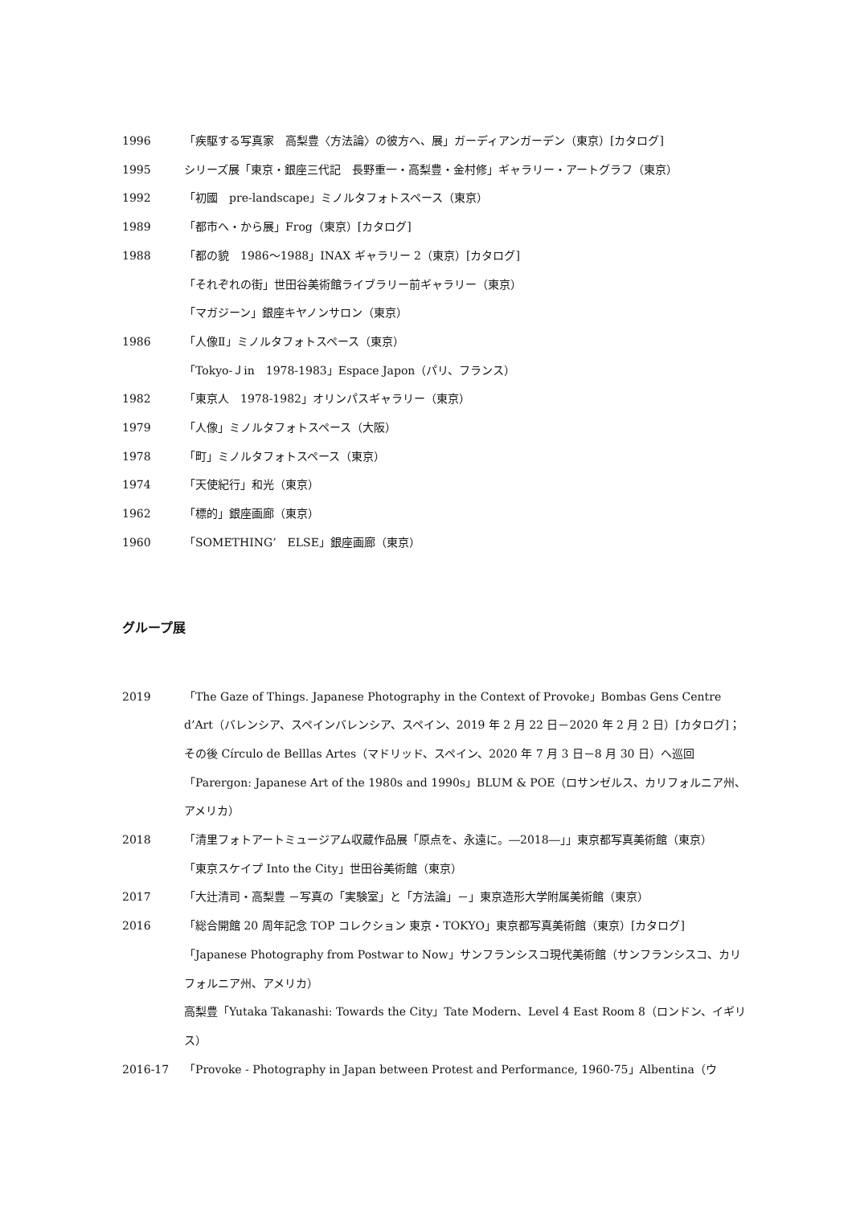1996 「疾駆する写真家　高梨豊〈方法論〉の彼方へ、展」ガーディアンガーデン（東京）[カタログ]
1995 シリーズ展「東京・銀座三代記　長野重一・高梨豊・金村修」ギャラリー・アートグラフ（東京）
1992 「初國　pre-landscape」ミノルタフォトスペース（東京）
1989 「都市へ・から展」Frog（東京）[カタログ]
1988 「都の貌　1986～1988」INAX ギャラリー 2（東京）[カタログ]
「それぞれの街」世田谷美術館ライブラリー前ギャラリー（東京）
「マガジーン」銀座キヤノンサロン（東京）
1986 「人像Ⅱ」ミノルタフォトスペース（東京）
「Tokyo-Ｊin　1978-1983」Espace Japon（パリ、フランス）
1982 「東京人　1978-1982」オリンパスギャラリー（東京）
1979 「人像」ミノルタフォトスペース（大阪）
1978 「町」ミノルタフォトスペース（東京）
1974 「天使紀行」和光（東京）
1962 「標的」銀座画廊（東京）
1960 「SOMETHING’　ELSE」銀座画廊（東京）
グループ展
2019 「The Gaze of Things. Japanese Photography in the Context of Provoke」Bombas Gens Centre d’Art（バレンシア、スペインバレンシア、スペイン、2019 年 2 月 22 日－2020 年 2 月 2 日）[カタログ]；その後 Círculo de Belllas Artes（マドリッド、スペイン、2020 年 7 月 3 日－8 月 30 日）へ巡回
「Parergon: Japanese Art of the 1980s and 1990s」BLUM & POE（ロサンゼルス、カリフォルニア州、アメリカ）
2018 「清里フォトアートミュージアム収蔵作品展「原点を、永遠に。―2018―」」東京都写真美術館（東京）
「東京スケイプ Into the City」世田谷美術館（東京）
2017 「大辻清司・高梨豊 －写真の「実験室」と「方法論」－」東京造形大学附属美術館（東京）
2016 「総合開館 20 周年記念 TOP コレクション 東京・TOKYO」東京都写真美術館（東京）[カタログ]
「Japanese Photography from Postwar to Now」サンフランシスコ現代美術館（サンフランシスコ、カリフォルニア州、アメリカ）
高梨豊「Yutaka Takanashi: Towards the City」Tate Modern、Level 4 East Room 8（ロンドン、イギリス）
2016-17 「Provoke - Photography in Japan between Protest and Performance, 1960-75」Albentina（ウ